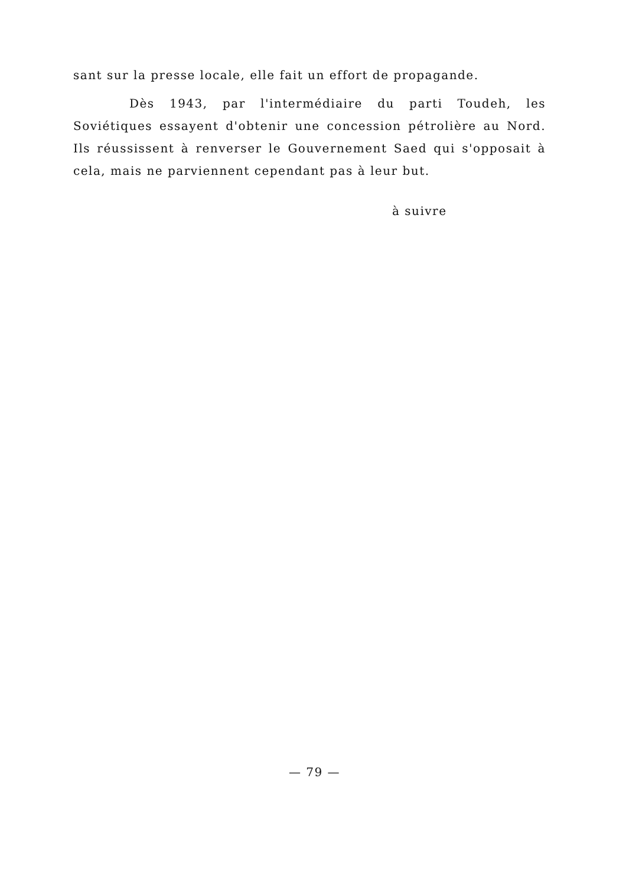sant sur la presse locale, elle fait un effort de propagande.
Dès 1943, par l'intermédiaire du parti Toudeh, les Soviétiques essayent d'obtenir une concession pétrolière au Nord. Ils réussissent à renverser le Gouvernement Saed qui s'opposait à cela, mais ne parviennent cependant pas à leur but.
à suivre
— 79 —